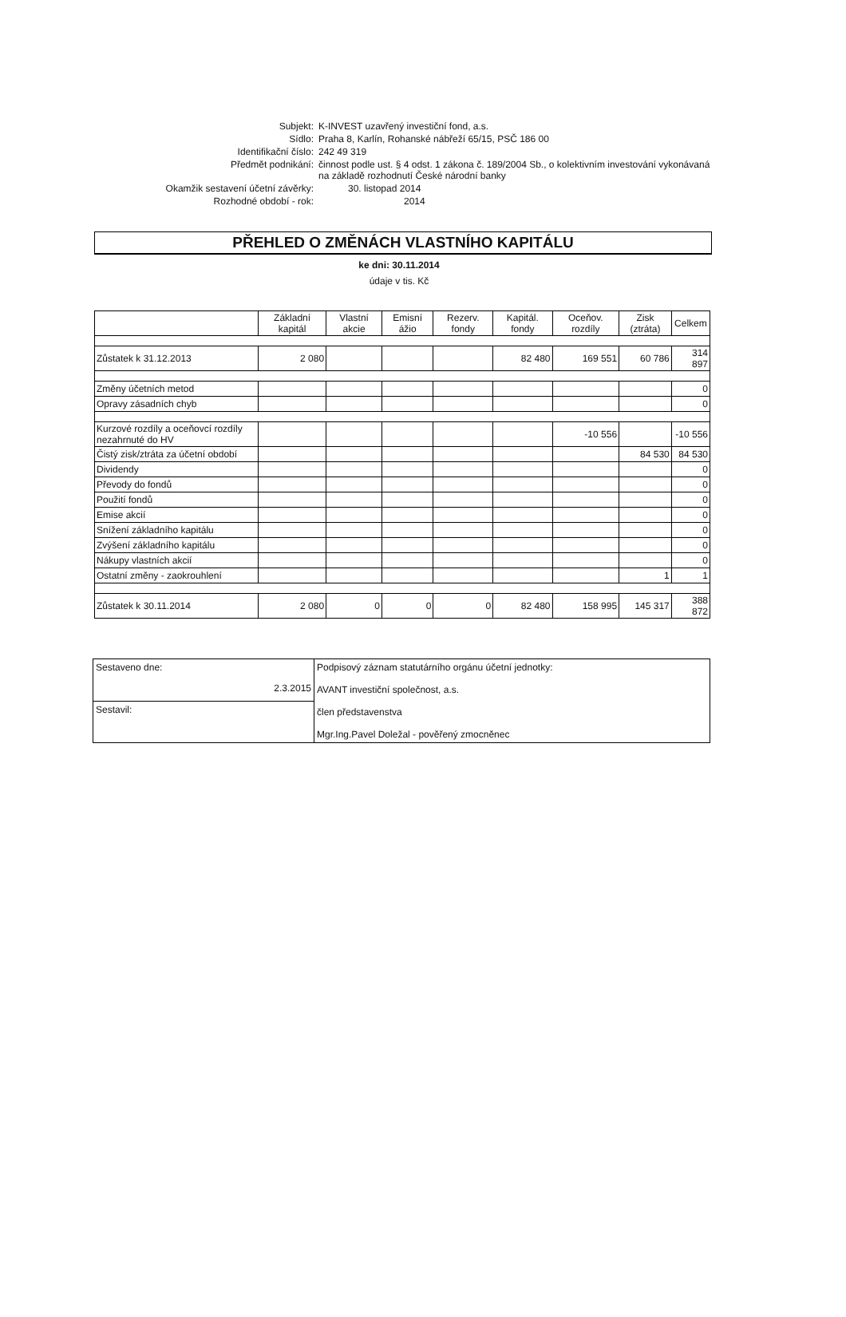| Subjekt: | K-INVEST uzavřený investiční fond, a.s. |
| Sídlo: | Praha 8, Karlín, Rohanské nábřeží 65/15, PSČ 186 00 |
| Identifikační číslo: | 242 49 319 |
| Předmět podnikání: | činnost podle ust. § 4 odst. 1 zákona č. 189/2004 Sb., o kolektivním investování vykonávaná na základě rozhodnutí České národní banky |
| Okamžik sestavení účetní závěrky: | 30. listopad 2014 |
| Rozhodné období - rok: | 2014 |
PŘEHLED O ZMĚNÁCH VLASTNÍHO KAPITÁLU
ke dni: 30.11.2014
údaje v tis. Kč
| | Základní kapitál | Vlastní akcie | Emisní ážio | Rezerv. fondy | Kapitál. fondy | Oceňov. rozdíly | Zisk (ztráta) | Celkem |
| --- | --- | --- | --- | --- | --- | --- | --- | --- |
| Zůstatek k 31.12.2013 | 2 080 | | | | 82 480 | 169 551 | 60 786 | 314 897 |
| Změny účetních metod | | | | | | | | 0 |
| Opravy zásadních chyb | | | | | | | | 0 |
| Kurzové rozdíly a oceňovcí rozdíly nezahrnuté do HV | | | | | | -10 556 | | -10 556 |
| Čistý zisk/ztráta za účetní období | | | | | | | 84 530 | 84 530 |
| Dividendy | | | | | | | | 0 |
| Převody do fondů | | | | | | | | 0 |
| Použití fondů | | | | | | | | 0 |
| Emise akcií | | | | | | | | 0 |
| Snížení základního kapitálu | | | | | | | | 0 |
| Zvýšení základního kapitálu | | | | | | | | 0 |
| Nákupy vlastních akcií | | | | | | | | 0 |
| Ostatní změny - zaokrouhlení | | | | | | | 1 | 1 |
| Zůstatek k 30.11.2014 | 2 080 | 0 | 0 | 0 | 82 480 | 158 995 | 145 317 | 388 872 |
| Sestaveno dne: 2.3.2015 | Podpisový záznam statutárního orgánu účetní jednotky: AVANT investiční společnost, a.s. člen představenstva Mgr.Ing.Pavel Doležal - pověřený zmocněnec |
| Sestavil: | |